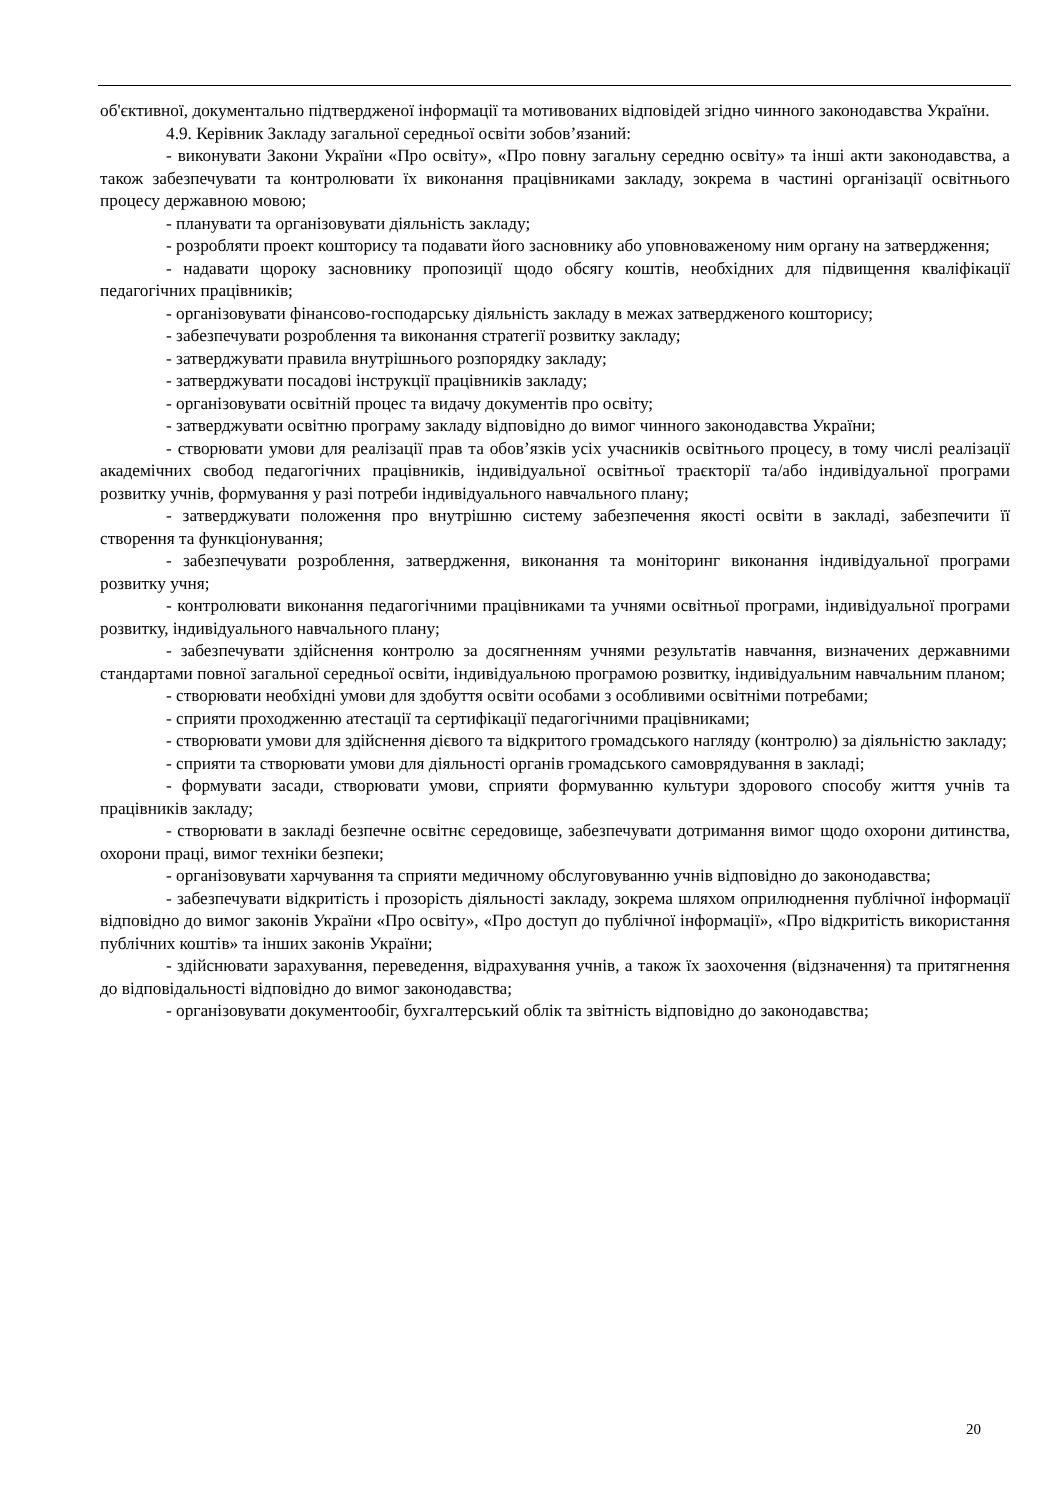об'єктивної, документально підтвердженої інформації та мотивованих відповідей згідно чинного законодавства України.
4.9. Керівник Закладу загальної середньої освіти зобов’язаний:
- виконувати Закони України «Про освіту», «Про повну загальну середню освіту» та інші акти законодавства, а також забезпечувати та контролювати їх виконання працівниками закладу, зокрема в частині організації освітнього процесу державною мовою;
- планувати та організовувати діяльність закладу;
- розробляти проект кошторису та подавати його засновнику або уповноваженому ним органу на затвердження;
- надавати щороку засновнику пропозиції щодо обсягу коштів, необхідних для підвищення кваліфікації педагогічних працівників;
- організовувати фінансово-господарську діяльність закладу в межах затвердженого кошторису;
- забезпечувати розроблення та виконання стратегії розвитку закладу;
- затверджувати правила внутрішнього розпорядку закладу;
- затверджувати посадові інструкції працівників закладу;
- організовувати освітній процес та видачу документів про освіту;
- затверджувати освітню програму закладу відповідно до вимог чинного законодавства України;
- створювати умови для реалізації прав та обов’язків усіх учасників освітнього процесу, в тому числі реалізації академічних свобод педагогічних працівників, індивідуальної освітньої траєкторії та/або індивідуальної програми розвитку учнів, формування у разі потреби індивідуального навчального плану;
- затверджувати положення про внутрішню систему забезпечення якості освіти в закладі, забезпечити її створення та функціонування;
- забезпечувати розроблення, затвердження, виконання та моніторинг виконання індивідуальної програми розвитку учня;
- контролювати виконання педагогічними працівниками та учнями освітньої програми, індивідуальної програми розвитку, індивідуального навчального плану;
- забезпечувати здійснення контролю за досягненням учнями результатів навчання, визначених державними стандартами повної загальної середньої освіти, індивідуальною програмою розвитку, індивідуальним навчальним планом;
- створювати необхідні умови для здобуття освіти особами з особливими освітніми потребами;
- сприяти проходженню атестації та сертифікації педагогічними працівниками;
- створювати умови для здійснення дієвого та відкритого громадського нагляду (контролю) за діяльністю закладу;
- сприяти та створювати умови для діяльності органів громадського самоврядування в закладі;
- формувати засади, створювати умови, сприяти формуванню культури здорового способу життя учнів та працівників закладу;
- створювати в закладі безпечне освітнє середовище, забезпечувати дотримання вимог щодо охорони дитинства, охорони праці, вимог техніки безпеки;
- організовувати харчування та сприяти медичному обслуговуванню учнів відповідно до законодавства;
- забезпечувати відкритість і прозорість діяльності закладу, зокрема шляхом оприлюднення публічної інформації відповідно до вимог законів України «Про освіту», «Про доступ до публічної інформації», «Про відкритість використання публічних коштів» та інших законів України;
- здійснювати зарахування, переведення, відрахування учнів, а також їх заохочення (відзначення) та притягнення до відповідальності відповідно до вимог законодавства;
- організовувати документообіг, бухгалтерський облік та звітність відповідно до законодавства;
20